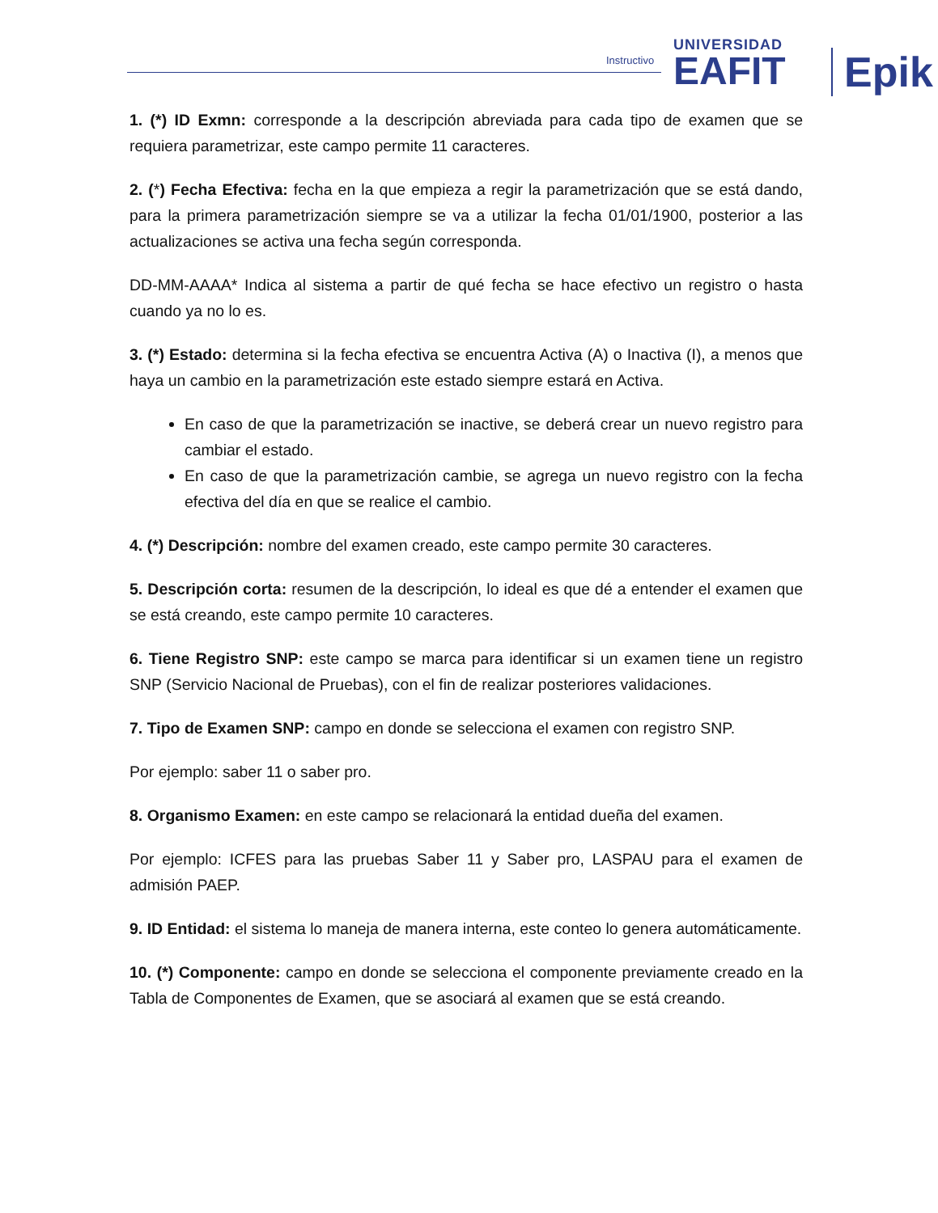Instructivo
UNIVERSIDAD
EAFIT
Epik
1. (*) ID Exmn: corresponde a la descripción abreviada para cada tipo de examen que se requiera parametrizar, este campo permite 11 caracteres.
2. (*) Fecha Efectiva: fecha en la que empieza a regir la parametrización que se está dando, para la primera parametrización siempre se va a utilizar la fecha 01/01/1900, posterior a las actualizaciones se activa una fecha según corresponda.
DD-MM-AAAA* Indica al sistema a partir de qué fecha se hace efectivo un registro o hasta cuando ya no lo es.
3. (*) Estado: determina si la fecha efectiva se encuentra Activa (A) o Inactiva (I), a menos que haya un cambio en la parametrización este estado siempre estará en Activa.
En caso de que la parametrización se inactive, se deberá crear un nuevo registro para cambiar el estado.
En caso de que la parametrización cambie, se agrega un nuevo registro con la fecha efectiva del día en que se realice el cambio.
4. (*) Descripción: nombre del examen creado, este campo permite 30 caracteres.
5. Descripción corta: resumen de la descripción, lo ideal es que dé a entender el examen que se está creando, este campo permite 10 caracteres.
6. Tiene Registro SNP: este campo se marca para identificar si un examen tiene un registro SNP (Servicio Nacional de Pruebas), con el fin de realizar posteriores validaciones.
7. Tipo de Examen SNP: campo en donde se selecciona el examen con registro SNP.
Por ejemplo: saber 11 o saber pro.
8. Organismo Examen: en este campo se relacionará la entidad dueña del examen.
Por ejemplo: ICFES para las pruebas Saber 11 y Saber pro, LASPAU para el examen de admisión PAEP.
9. ID Entidad: el sistema lo maneja de manera interna, este conteo lo genera automáticamente.
10. (*) Componente: campo en donde se selecciona el componente previamente creado en la Tabla de Componentes de Examen, que se asociará al examen que se está creando.